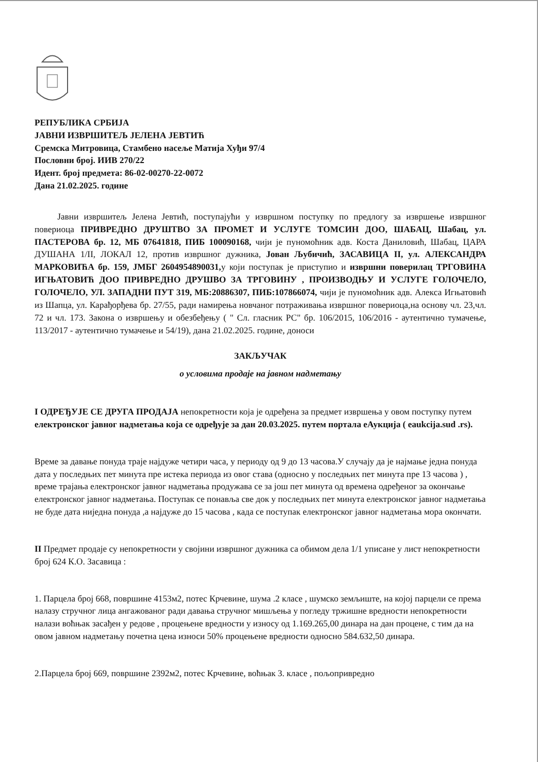РЕПУБЛИКА СРБИЈА
ЈАВНИ ИЗВРШИТЕЉ ЈЕЛЕНА ЈЕВТИЋ
Сремска Митровица, Стамбено насеље Матија Хуђи 97/4
Пословни број. ИИВ 270/22
Идент. број предмета: 86-02-00270-22-0072
Дана 21.02.2025. године
Јавни извршитељ Јелена Јевтић, поступајући у извршном поступку по предлогу за извршење извршног повериоца ПРИВРЕДНО ДРУШТВО ЗА ПРОМЕТ И УСЛУГЕ ТОМСИН ДОО, ШАБАЦ, Шабац, ул. ПАСТЕРОВА бр. 12, МБ 07641818, ПИБ 100090168, чији је пуномоћник адв. Коста Даниловић, Шабац, ЦАРА ДУШАНА 1/II, ЛОКАЛ 12, против извршног дужника, Јован Љубичић, ЗАСАВИЦА II, ул. АЛЕКСАНДРА МАРКОВИЋА бр. 159, ЈМБГ 2604954890031, у који поступак је приступио и извршни поверилац ТРГОВИНА ИГЊАТОВИЋ ДОО ПРИВРЕДНО ДРУШВО ЗА ТРГОВИНУ , ПРОИЗВОДЊУ И УСЛУГЕ ГОЛОЧЕЛО, ГОЛОЧЕЛО, УЛ. ЗАПАДНИ ПУТ 319, МБ:20886307, ПИБ:107866074, чији је пуномоћник адв. Алекса Игњатовић из Шапца, ул. Карађорђева бр. 27/55, ради намирења новчаног потраживања извршног повериоца,на основу чл. 23,чл. 72 и чл. 173. Закона о извршењу и обезбеђењу ( " Сл. гласник РС" бр. 106/2015, 106/2016 - аутентично тумачење, 113/2017 - аутентично тумачење и 54/19), дана 21.02.2025. године, доноси
ЗАКЉУЧАК
о условима продаје на јавном надметању
I ОДРЕЂУЈЕ СЕ ДРУГА ПРОДАЈА непокретности која је одређена за предмет извршења у овом поступку путем електронског јавног надметања која се одређује за дан 20.03.2025. путем портала еАукција ( eaukcija.sud .rs).
Време за давање понуда траје најдуже четири часа, у периоду од 9 до 13 часова.У случају да је најмање једна понуда дата у последњих пет минута пре истека периода из овог става (односно у последњих пет минута пре 13 часова ) , време трајања електронског јавног надметања продужава се за још пет минута од времена одређеног за окончање електронског јавног надметања. Поступак се понавља све док у последњих пет минута електронског јавног надметања не буде дата ниједна понуда ,а најдуже до 15 часова , када се поступак електронског јавног надметања мора окончати.
II Предмет продаје су непокретности у својини извршног дужника са обимом дела 1/1 уписане у лист непокретности број 624 К.О. Засавица :
1. Парцела број 668, површине 4153м2, потес Крчевине, шума .2 класе , шумско земљиште, на којој парцели се према налазу стручног лица ангажованог ради давања стручног мишљења у погледу тржишне вредности непокретности налази воћњак засађен у редове , процењене вредности у износу од 1.169.265,00 динара на дан процене, с тим да на овом јавном надметању почетна цена износи 50% процењене вредности односно 584.632,50 динара.
2.Парцела број 669, површине 2392м2, потес Крчевине, воћњак 3. класе , пољопривредно